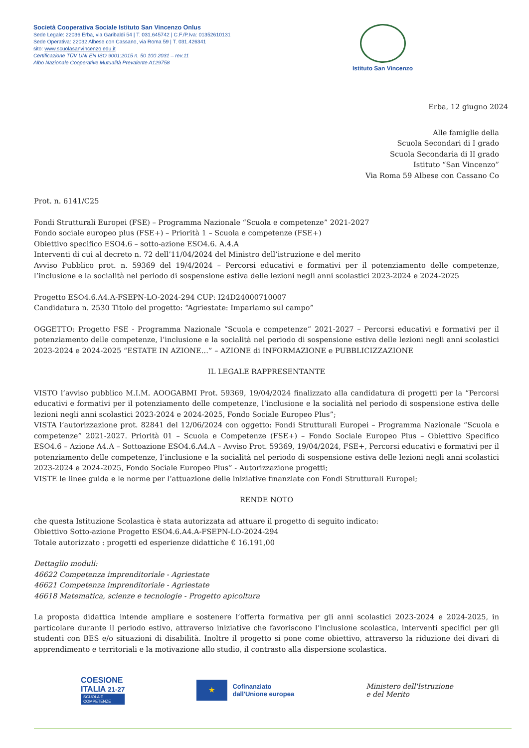Società Cooperativa Sociale Istituto San Vincenzo Onlus
Sede Legale: 22036 Erba, via Garibaldi 54 | T. 031.645742 | C.F./P.Iva: 01352610131
Sede Operativa: 22032 Albese con Cassano, via Roma 59 | T. 031.426341
sito: www.scuolasanvincenzo.edu.it
Certificazione TÜV UNI EN ISO 9001:2015 n. 50 100 2031 – rev.11
Albo Nazionale Cooperative Mutualità Prevalente A129758
Istituto San Vincenzo
Erba, 12 giugno 2024
Alle famiglie della
Scuola Secondari di I grado
Scuola Secondaria di II grado
Istituto “San Vincenzo”
Via Roma 59 Albese con Cassano Co
Prot. n. 6141/C25
Fondi Strutturali Europei (FSE) – Programma Nazionale “Scuola e competenze” 2021-2027
Fondo sociale europeo plus (FSE+) – Priorità 1 – Scuola e competenze (FSE+)
Obiettivo specifico ESO4.6 – sotto-azione ESO4.6. A.4.A
Interventi di cui al decreto n. 72 dell’11/04/2024 del Ministro dell’istruzione e del merito
Avviso Pubblico prot. n. 59369 del 19/4/2024 – Percorsi educativi e formativi per il potenziamento delle competenze, l’inclusione e la socialità nel periodo di sospensione estiva delle lezioni negli anni scolastici 2023-2024 e 2024-2025
Progetto ESO4.6.A4.A-FSEPN-LO-2024-294 CUP: I24D24000710007
Candidatura n. 2530 Titolo del progetto: “Agriestate: Impariamo sul campo”
OGGETTO: Progetto FSE - Programma Nazionale “Scuola e competenze” 2021-2027 – Percorsi educativi e formativi per il potenziamento delle competenze, l’inclusione e la socialità nel periodo di sospensione estiva delle lezioni negli anni scolastici 2023-2024 e 2024-2025 “ESTATE IN AZIONE…” – AZIONE di INFORMAZIONE e PUBBLICIZZAZIONE
IL LEGALE RAPPRESENTANTE
VISTO l’avviso pubblico M.I.M. AOOGABMI Prot. 59369, 19/04/2024 finalizzato alla candidatura di progetti per la “Percorsi educativi e formativi per il potenziamento delle competenze, l’inclusione e la socialità nel periodo di sospensione estiva delle lezioni negli anni scolastici 2023-2024 e 2024-2025, Fondo Sociale Europeo Plus”;
VISTA l’autorizzazione prot. 82841 del 12/06/2024 con oggetto: Fondi Strutturali Europei – Programma Nazionale “Scuola e competenze” 2021-2027. Priorità 01 – Scuola e Competenze (FSE+) – Fondo Sociale Europeo Plus – Obiettivo Specifico ESO4.6 – Azione A4.A – Sottoazione ESO4.6.A4.A – Avviso Prot. 59369, 19/04/2024, FSE+, Percorsi educativi e formativi per il potenziamento delle competenze, l’inclusione e la socialità nel periodo di sospensione estiva delle lezioni negli anni scolastici 2023-2024 e 2024-2025, Fondo Sociale Europeo Plus” - Autorizzazione progetti;
VISTE le linee guida e le norme per l’attuazione delle iniziative finanziate con Fondi Strutturali Europei;
RENDE NOTO
che questa Istituzione Scolastica è stata autorizzata ad attuare il progetto di seguito indicato:
Obiettivo Sotto-azione Progetto ESO4.6.A4.A-FSEPN-LO-2024-294
Totale autorizzato : progetti ed esperienze didattiche € 16.191,00
Dettaglio moduli:
46622 Competenza imprenditoriale - Agriestate
46621 Competenza imprenditoriale - Agriestate
46618 Matematica, scienze e tecnologie - Progetto apicoltura
La proposta didattica intende ampliare e sostenere l’offerta formativa per gli anni scolastici 2023-2024 e 2024-2025, in particolare durante il periodo estivo, attraverso iniziative che favoriscono l’inclusione scolastica, interventi specifici per gli studenti con BES e/o situazioni di disabilità. Inoltre il progetto si pone come obiettivo, attraverso la riduzione dei divari di apprendimento e territoriali e la motivazione allo studio, il contrasto alla dispersione scolastica.
COESIONE
ITALIA 21-27
SCUOLA E
COMPETENZE
★
Cofinanziato
dall'Unione europea
Ministero dell'Istruzione
e del Merito